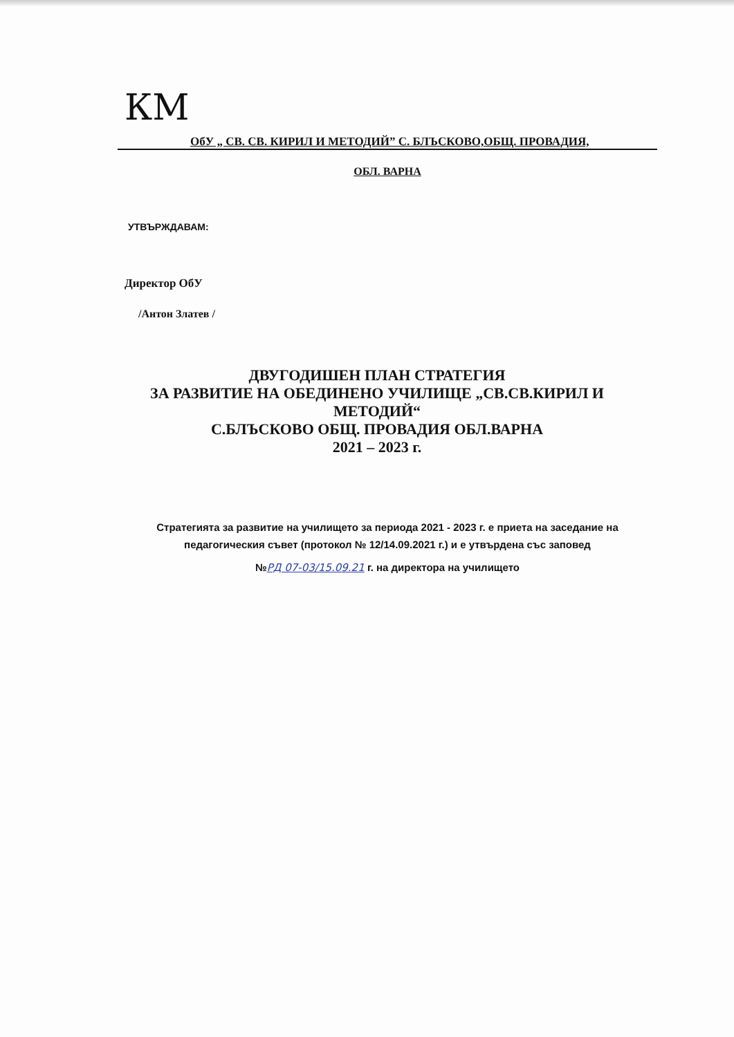КМ
ОбУ „ СВ. СВ. КИРИЛ И МЕТОДИЙ” С. БЛЪСКОВО,ОБЩ. ПРОВАДИЯ,
ОБЛ. ВАРНА
УТВЪРЖДАВАМ:
Директор ОбУ
/Антон Златев /
ДВУГОДИШЕН ПЛАН СТРАТЕГИЯ
ЗА РАЗВИТИЕ НА ОБЕДИНЕНО УЧИЛИЩЕ „СВ.СВ.КИРИЛ И МЕТОДИЙ“
С.БЛЪСКОВО ОБЩ. ПРОВАДИЯ ОБЛ.ВАРНА
2021 – 2023 г.
Стратегията за развитие на училището за периода 2021 - 2023 г. е приета на заседание на педагогическия съвет (протокол № 12/14.09.2021 г.) и е утвърдена със заповед
№РД 07-03/15.09.21 г. на директора на училището